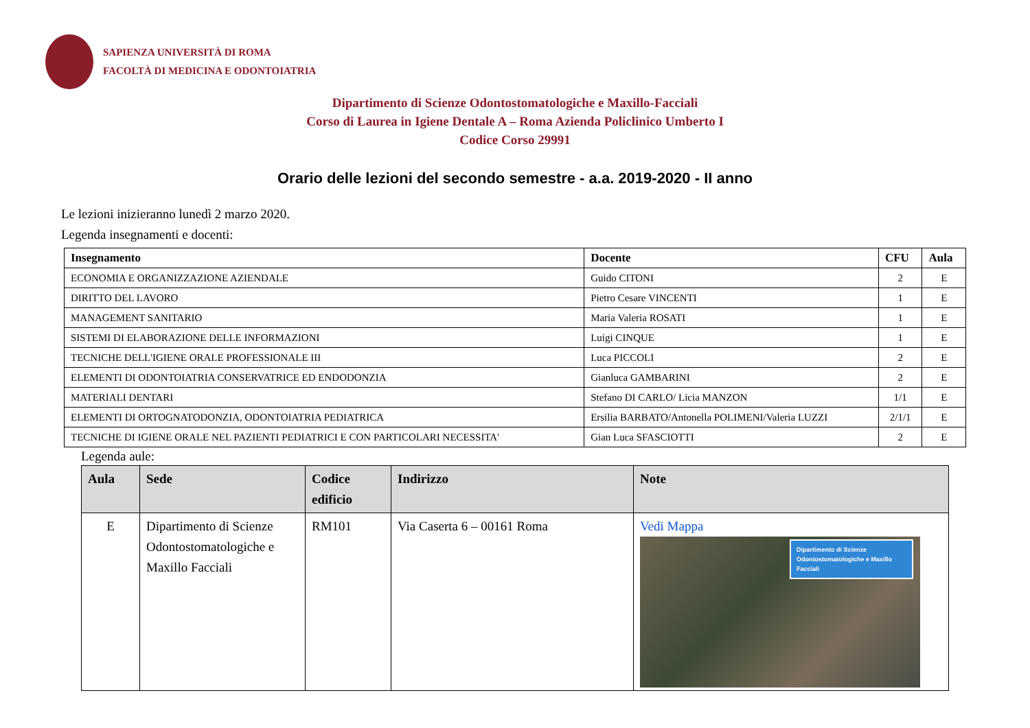SAPIENZA UNIVERSITÀ DI ROMA
FACOLTÀ DI MEDICINA E ODONTOIATRIA
Dipartimento di Scienze Odontostomatologiche e Maxillo-Facciali
Corso di Laurea in Igiene Dentale A – Roma Azienda Policlinico Umberto I
Codice Corso 29991
Orario delle lezioni del secondo semestre - a.a. 2019-2020 - II anno
Le lezioni inizieranno lunedì 2 marzo 2020.
Legenda insegnamenti e docenti:
| Insegnamento | Docente | CFU | Aula |
| --- | --- | --- | --- |
| ECONOMIA E ORGANIZZAZIONE AZIENDALE | Guido CITONI | 2 | E |
| DIRITTO DEL LAVORO | Pietro Cesare VINCENTI | 1 | E |
| MANAGEMENT SANITARIO | Maria Valeria ROSATI | 1 | E |
| SISTEMI DI ELABORAZIONE DELLE INFORMAZIONI | Luigi CINQUE | 1 | E |
| TECNICHE DELL'IGIENE ORALE PROFESSIONALE III | Luca PICCOLI | 2 | E |
| ELEMENTI DI ODONTOIATRIA CONSERVATRICE ED ENDODONZIA | Gianluca GAMBARINI | 2 | E |
| MATERIALI DENTARI | Stefano DI CARLO/ Licia MANZON | 1/1 | E |
| ELEMENTI DI ORTOGNATODONZIA, ODONTOIATRIA PEDIATRICA | Ersilia BARBATO/Antonella POLIMENI/Valeria LUZZI | 2/1/1 | E |
| TECNICHE DI IGIENE ORALE NEL PAZIENTI PEDIATRICI E CON PARTICOLARI NECESSITA' | Gian Luca SFASCIOTTI | 2 | E |
Legenda aule:
| Aula | Sede | Codice edificio | Indirizzo | Note |
| --- | --- | --- | --- | --- |
| E | Dipartimento di Scienze Odontostomatologiche e Maxillo Facciali | RM101 | Via Caserta 6 – 00161 Roma | Vedi Mappa Dipartimento di Scienze Odontostomatologiche e Maxillo Facciali |